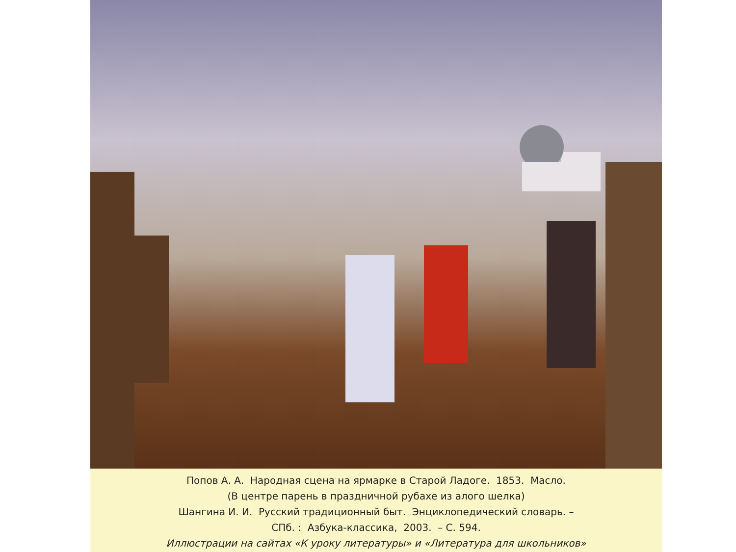Попов А. А. Народная сцена на ярмарке в Старой Ладоге. 1853. Масло.
(В центре парень в праздничной рубахе из алого шелка)
Шангина И. И. Русский традиционный быт. Энциклопедический словарь. –
СПб. : Азбука-классика, 2003. – С. 594.
Иллюстрации на сайтах «К уроку литературы» и «Литература для школьников»